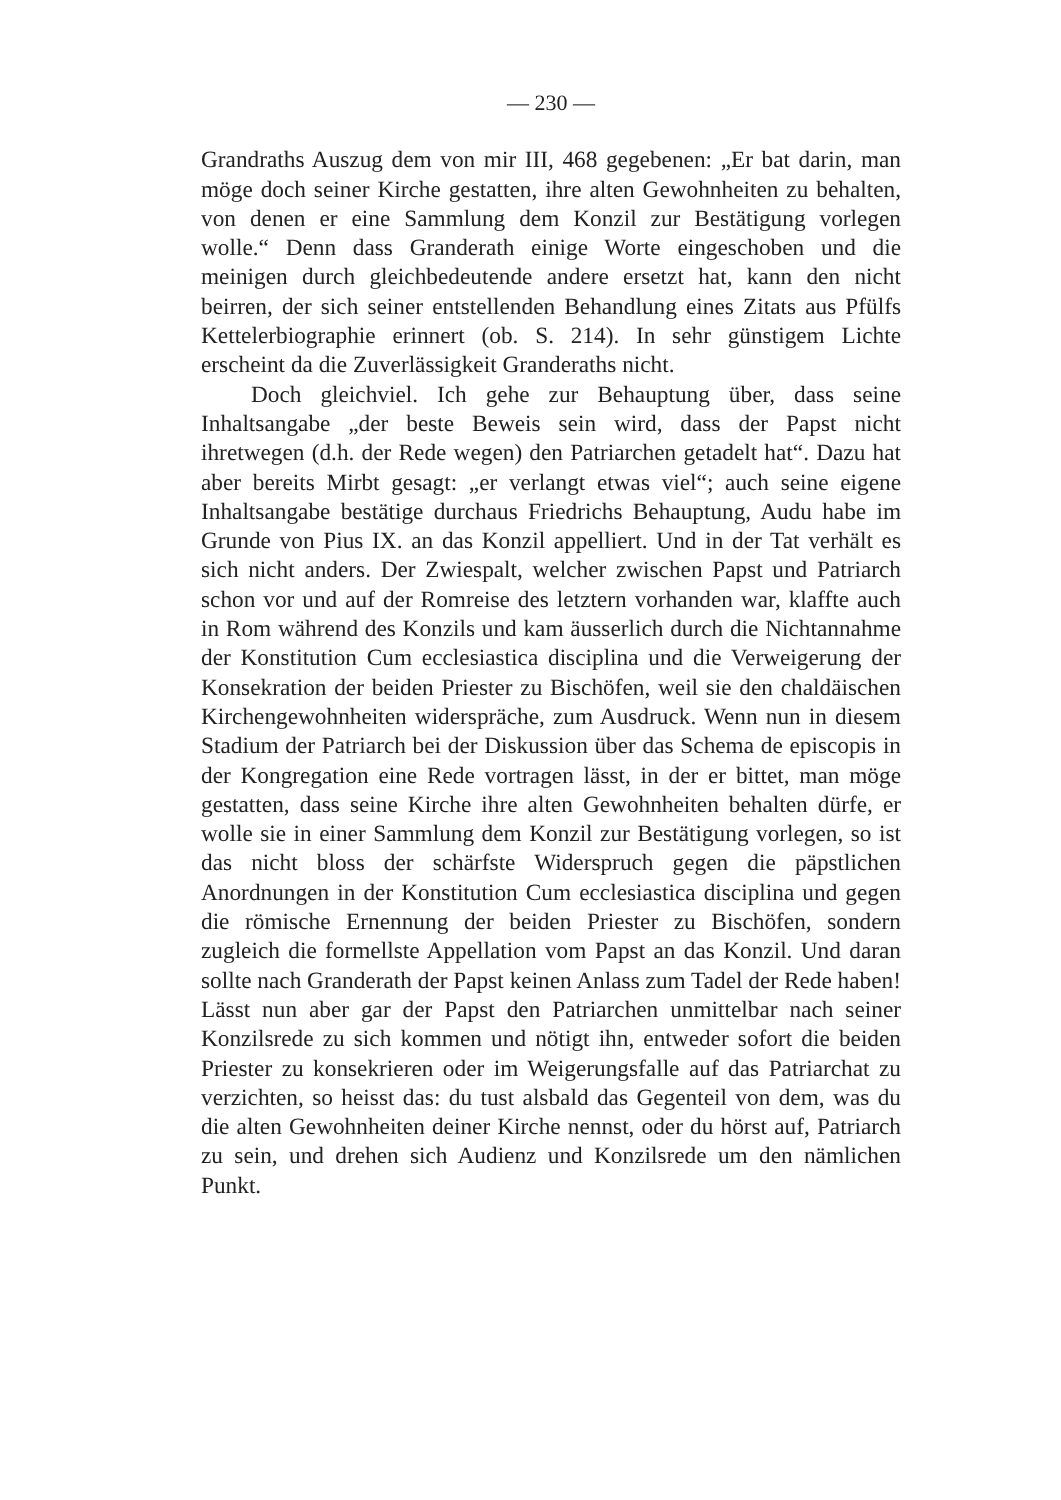— 230 —
Grandraths Auszug dem von mir III, 468 gegebenen: „Er bat darin, man möge doch seiner Kirche gestatten, ihre alten Gewohnheiten zu behalten, von denen er eine Sammlung dem Konzil zur Bestätigung vorlegen wolle.“ Denn dass Granderath einige Worte eingeschoben und die meinigen durch gleichbedeutende andere ersetzt hat, kann den nicht beirren, der sich seiner entstellenden Behandlung eines Zitats aus Pfülfs Kettelerbiographie erinnert (ob. S. 214). In sehr günstigem Lichte erscheint da die Zuverlässigkeit Granderaths nicht.
Doch gleichviel. Ich gehe zur Behauptung über, dass seine Inhaltsangabe „der beste Beweis sein wird, dass der Papst nicht ihretwegen (d.h. der Rede wegen) den Patriarchen getadelt hat“. Dazu hat aber bereits Mirbt gesagt: „er verlangt etwas viel“; auch seine eigene Inhaltsangabe bestätige durchaus Friedrichs Behauptung, Audu habe im Grunde von Pius IX. an das Konzil appelliert. Und in der Tat verhält es sich nicht anders. Der Zwiespalt, welcher zwischen Papst und Patriarch schon vor und auf der Romreise des letztern vorhanden war, klaffte auch in Rom während des Konzils und kam äusserlich durch die Nichtannahme der Konstitution Cum ecclesiastica disciplina und die Verweigerung der Konsekration der beiden Priester zu Bischöfen, weil sie den chaldäischen Kirchengewohnheiten widerspräche, zum Ausdruck. Wenn nun in diesem Stadium der Patriarch bei der Diskussion über das Schema de episcopis in der Kongregation eine Rede vortragen lässt, in der er bittet, man möge gestatten, dass seine Kirche ihre alten Gewohnheiten behalten dürfe, er wolle sie in einer Sammlung dem Konzil zur Bestätigung vorlegen, so ist das nicht bloss der schärfste Widerspruch gegen die päpstlichen Anordnungen in der Konstitution Cum ecclesiastica disciplina und gegen die römische Ernennung der beiden Priester zu Bischöfen, sondern zugleich die formellste Appellation vom Papst an das Konzil. Und daran sollte nach Granderath der Papst keinen Anlass zum Tadel der Rede haben! Lässt nun aber gar der Papst den Patriarchen unmittelbar nach seiner Konzilsrede zu sich kommen und nötigt ihn, entweder sofort die beiden Priester zu konsekrieren oder im Weigerungsfalle auf das Patriarchat zu verzichten, so heisst das: du tust alsbald das Gegenteil von dem, was du die alten Gewohnheiten deiner Kirche nennst, oder du hörst auf, Patriarch zu sein, und drehen sich Audienz und Konzilsrede um den nämlichen Punkt.